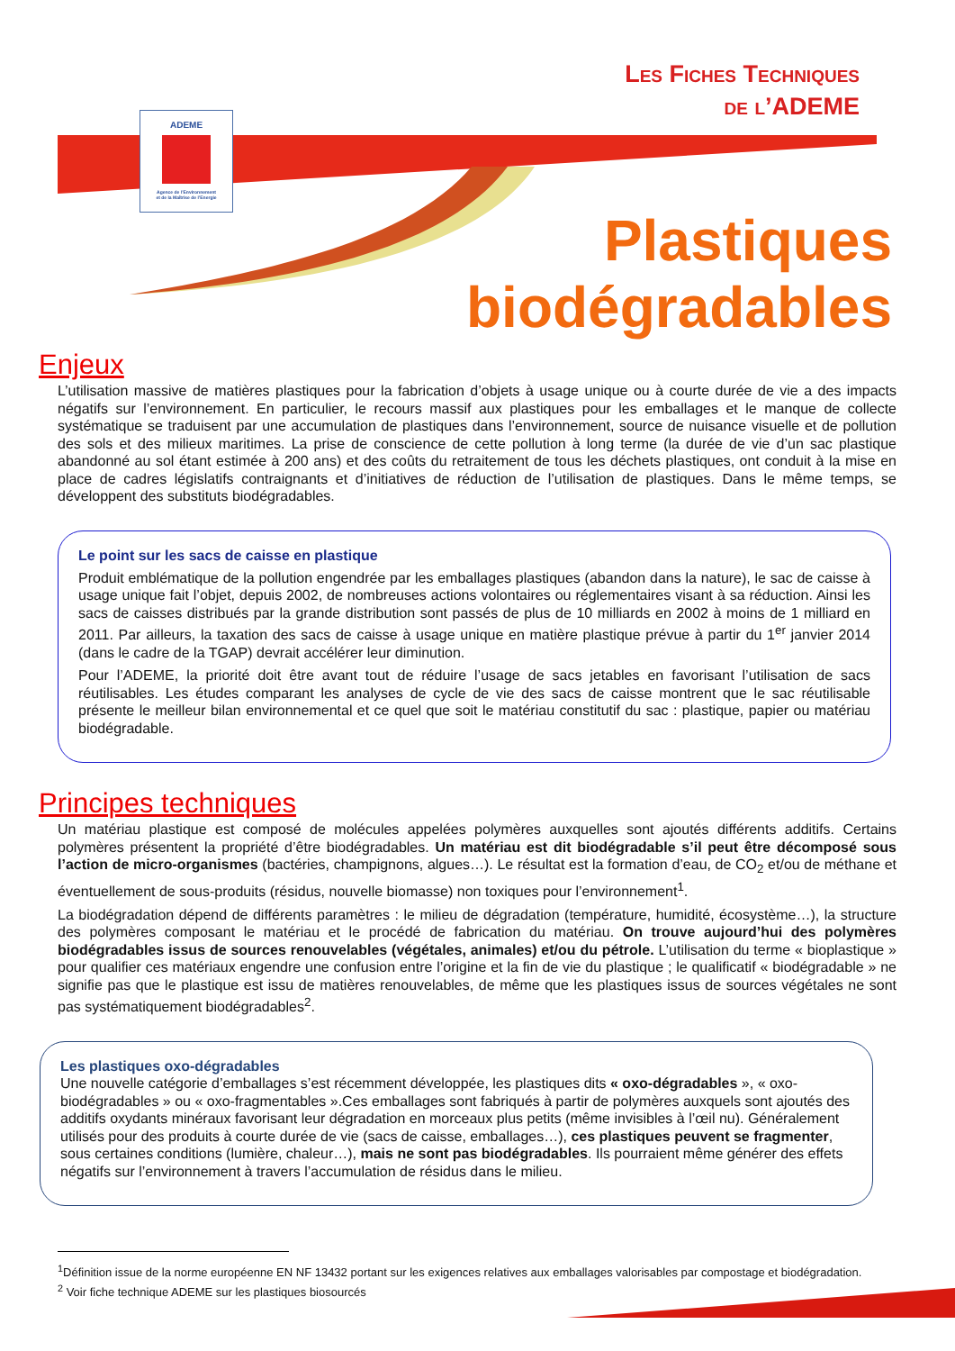Les Fiches Techniques
de l’ADEME
ADEME
Agence de l’Environnement
et de la Maîtrise de l’Energie
Plastiques
biodégradables
Enjeux
L’utilisation massive de matières plastiques pour la fabrication d’objets à usage unique ou à courte durée de vie a des impacts négatifs sur l’environnement. En particulier, le recours massif aux plastiques pour les emballages et le manque de collecte systématique se traduisent par une accumulation de plastiques dans l’environnement, source de nuisance visuelle et de pollution des sols et des milieux maritimes. La prise de conscience de cette pollution à long terme (la durée de vie d’un sac plastique abandonné au sol étant estimée à 200 ans) et des coûts du retraitement de tous les déchets plastiques, ont conduit à la mise en place de cadres législatifs contraignants et d’initiatives de réduction de l’utilisation de plastiques. Dans le même temps, se développent des substituts biodégradables.
Le point sur les sacs de caisse en plastique
Produit emblématique de la pollution engendrée par les emballages plastiques (abandon dans la nature), le sac de caisse à usage unique fait l’objet, depuis 2002, de nombreuses actions volontaires ou réglementaires visant à sa réduction. Ainsi les sacs de caisses distribués par la grande distribution sont passés de plus de 10 milliards en 2002 à moins de 1 milliard en 2011. Par ailleurs, la taxation des sacs de caisse à usage unique en matière plastique prévue à partir du 1<sup>er</sup> janvier 2014 (dans le cadre de la TGAP) devrait accélérer leur diminution.
Pour l’ADEME, la priorité doit être avant tout de réduire l’usage de sacs jetables en favorisant l’utilisation de sacs réutilisables. Les études comparant les analyses de cycle de vie des sacs de caisse montrent que le sac réutilisable présente le meilleur bilan environnemental et ce quel que soit le matériau constitutif du sac : plastique, papier ou matériau biodégradable.
Principes techniques
Un matériau plastique est composé de molécules appelées polymères auxquelles sont ajoutés différents additifs. Certains polymères présentent la propriété d’être biodégradables. Un matériau est dit biodégradable s’il peut être décomposé sous l’action de micro-organismes (bactéries, champignons, algues…). Le résultat est la formation d’eau, de CO<sub>2</sub> et/ou de méthane et éventuellement de sous-produits (résidus, nouvelle biomasse) non toxiques pour l’environnement<sup>1</sup>.
La biodégradation dépend de différents paramètres : le milieu de dégradation (température, humidité, écosystème…), la structure des polymères composant le matériau et le procédé de fabrication du matériau. On trouve aujourd’hui des polymères biodégradables issus de sources renouvelables (végétales, animales) et/ou du pétrole. L’utilisation du terme « bioplastique » pour qualifier ces matériaux engendre une confusion entre l’origine et la fin de vie du plastique ; le qualificatif « biodégradable » ne signifie pas que le plastique est issu de matières renouvelables, de même que les plastiques issus de sources végétales ne sont pas systématiquement biodégradables<sup>2</sup>.
Les plastiques oxo-dégradables
Une nouvelle catégorie d’emballages s’est récemment développée, les plastiques dits « oxo-dégradables », « oxo-biodégradables » ou « oxo-fragmentables ».Ces emballages sont fabriqués à partir de polymères auxquels sont ajoutés des additifs oxydants minéraux favorisant leur dégradation en morceaux plus petits (même invisibles à l’œil nu). Généralement utilisés pour des produits à courte durée de vie (sacs de caisse, emballages…), ces plastiques peuvent se fragmenter, sous certaines conditions (lumière, chaleur…), mais ne sont pas biodégradables. Ils pourraient même générer des effets négatifs sur l’environnement à travers l’accumulation de résidus dans le milieu.
<sup>1</sup> Définition issue de la norme européenne EN NF 13432 portant sur les exigences relatives aux emballages valorisables par compostage et biodégradation.
<sup>2</sup> Voir fiche technique ADEME sur les plastiques biosourcés